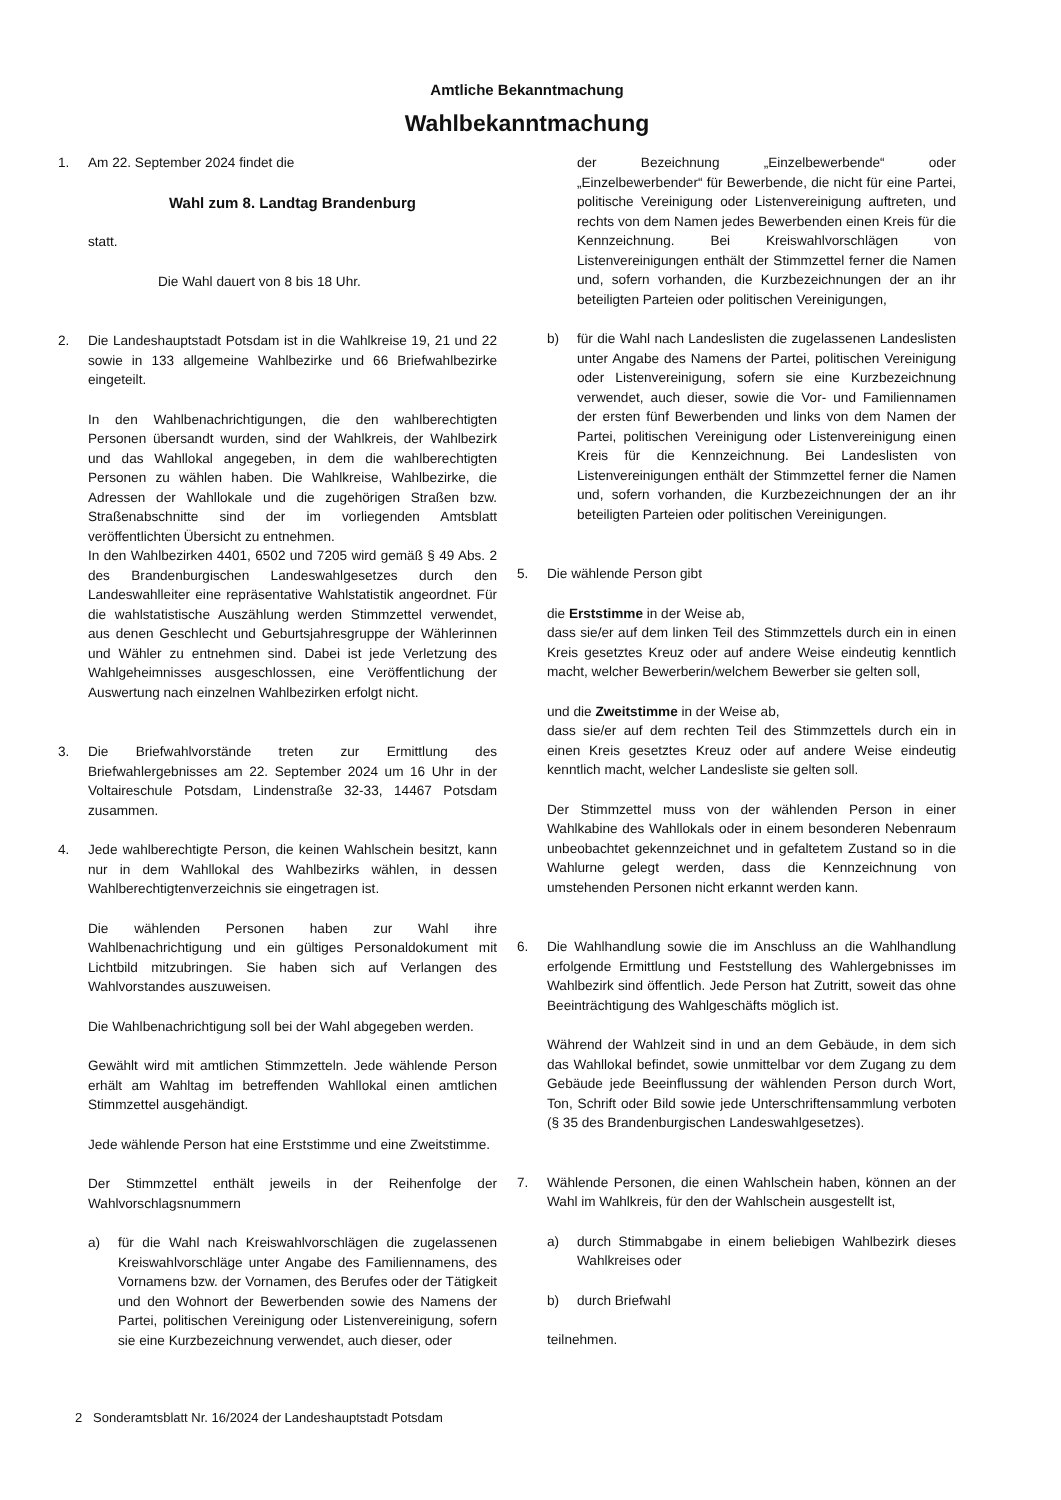Amtliche Bekanntmachung
Wahlbekanntmachung
1. Am 22. September 2024 findet die
Wahl zum 8. Landtag Brandenburg
statt.
Die Wahl dauert von 8 bis 18 Uhr.
2. Die Landeshauptstadt Potsdam ist in die Wahlkreise 19, 21 und 22 sowie in 133 allgemeine Wahlbezirke und 66 Briefwahlbezirke eingeteilt.
In den Wahlbenachrichtigungen, die den wahlberechtigten Personen übersandt wurden, sind der Wahlkreis, der Wahlbezirk und das Wahllokal angegeben, in dem die wahlberechtigten Personen zu wählen haben. Die Wahlkreise, Wahlbezirke, die Adressen der Wahllokale und die zugehörigen Straßen bzw. Straßenabschnitte sind der im vorliegenden Amtsblatt veröffentlichten Übersicht zu entnehmen.
In den Wahlbezirken 4401, 6502 und 7205 wird gemäß § 49 Abs. 2 des Brandenburgischen Landeswahlgesetzes durch den Landeswahlleiter eine repräsentative Wahlstatistik angeordnet. Für die wahlstatistische Auszählung werden Stimmzettel verwendet, aus denen Geschlecht und Geburtsjahresgruppe der Wählerinnen und Wähler zu entnehmen sind. Dabei ist jede Verletzung des Wahlgeheimnisses ausgeschlossen, eine Veröffentlichung der Auswertung nach einzelnen Wahlbezirken erfolgt nicht.
3. Die Briefwahlvorstände treten zur Ermittlung des Briefwahlergebnisses am 22. September 2024 um 16 Uhr in der Voltaireschule Potsdam, Lindenstraße 32-33, 14467 Potsdam zusammen.
4. Jede wahlberechtigte Person, die keinen Wahlschein besitzt, kann nur in dem Wahllokal des Wahlbezirks wählen, in dessen Wahlberechtigtenverzeichnis sie eingetragen ist.
Die wählenden Personen haben zur Wahl ihre Wahlbenachrichtigung und ein gültiges Personaldokument mit Lichtbild mitzubringen. Sie haben sich auf Verlangen des Wahlvorstandes auszuweisen.
Die Wahlbenachrichtigung soll bei der Wahl abgegeben werden.
Gewählt wird mit amtlichen Stimmzetteln. Jede wählende Person erhält am Wahltag im betreffenden Wahllokal einen amtlichen Stimmzettel ausgehändigt.
Jede wählende Person hat eine Erststimme und eine Zweitstimme.
Der Stimmzettel enthält jeweils in der Reihenfolge der Wahlvorschlagsnummern
a) für die Wahl nach Kreiswahlvorschlägen die zugelassenen Kreiswahlvorschläge unter Angabe des Familiennamens, des Vornamens bzw. der Vornamen, des Berufes oder der Tätigkeit und den Wohnort der Bewerbenden sowie des Namens der Partei, politischen Vereinigung oder Listenvereinigung, sofern sie eine Kurzbezeichnung verwendet, auch dieser, oder
der Bezeichnung „Einzelbewerbende“ oder „Einzelbewerbender“ für Bewerbende, die nicht für eine Partei, politische Vereinigung oder Listenvereinigung auftreten, und rechts von dem Namen jedes Bewerbenden einen Kreis für die Kennzeichnung. Bei Kreiswahlvorschlägen von Listenvereinigungen enthält der Stimmzettel ferner die Namen und, sofern vorhanden, die Kurzbezeichnungen der an ihr beteiligten Parteien oder politischen Vereinigungen,
b) für die Wahl nach Landeslisten die zugelassenen Landeslisten unter Angabe des Namens der Partei, politischen Vereinigung oder Listenvereinigung, sofern sie eine Kurzbezeichnung verwendet, auch dieser, sowie die Vor- und Familiennamen der ersten fünf Bewerbenden und links von dem Namen der Partei, politischen Vereinigung oder Listenvereinigung einen Kreis für die Kennzeichnung. Bei Landeslisten von Listenvereinigungen enthält der Stimmzettel ferner die Namen und, sofern vorhanden, die Kurzbezeichnungen der an ihr beteiligten Parteien oder politischen Vereinigungen.
5. Die wählende Person gibt
die Erststimme in der Weise ab,
dass sie/er auf dem linken Teil des Stimmzettels durch ein in einen Kreis gesetztes Kreuz oder auf andere Weise eindeutig kenntlich macht, welcher Bewerberin/welchem Bewerber sie gelten soll,
und die Zweitstimme in der Weise ab,
dass sie/er auf dem rechten Teil des Stimmzettels durch ein in einen Kreis gesetztes Kreuz oder auf andere Weise eindeutig kenntlich macht, welcher Landesliste sie gelten soll.
Der Stimmzettel muss von der wählenden Person in einer Wahlkabine des Wahllokals oder in einem besonderen Nebenraum unbeobachtet gekennzeichnet und in gefaltetem Zustand so in die Wahlurne gelegt werden, dass die Kennzeichnung von umstehenden Personen nicht erkannt werden kann.
6. Die Wahlhandlung sowie die im Anschluss an die Wahlhandlung erfolgende Ermittlung und Feststellung des Wahlergebnisses im Wahlbezirk sind öffentlich. Jede Person hat Zutritt, soweit das ohne Beeinträchtigung des Wahlgeschäfts möglich ist.
Während der Wahlzeit sind in und an dem Gebäude, in dem sich das Wahllokal befindet, sowie unmittelbar vor dem Zugang zu dem Gebäude jede Beeinflussung der wählenden Person durch Wort, Ton, Schrift oder Bild sowie jede Unterschriftensammlung verboten (§ 35 des Brandenburgischen Landeswahlgesetzes).
7. Wählende Personen, die einen Wahlschein haben, können an der Wahl im Wahlkreis, für den der Wahlschein ausgestellt ist,
a) durch Stimmabgabe in einem beliebigen Wahlbezirk dieses Wahlkreises oder
b) durch Briefwahl
teilnehmen.
2 Sonderamtsblatt Nr. 16/2024 der Landeshauptstadt Potsdam